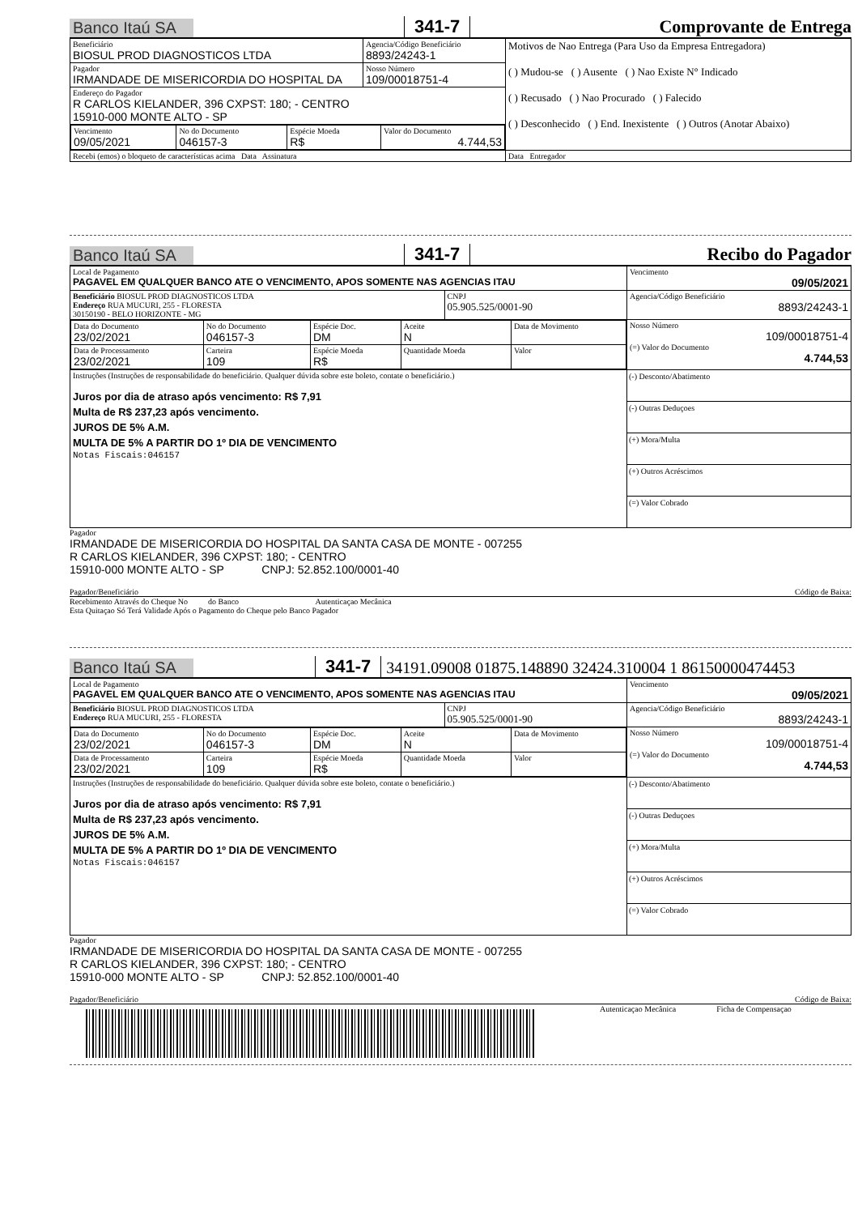Banco Itaú SA 341-7 Comprovante de Entrega
| Beneficiário BIOSUL PROD DIAGNOSTICOS LTDA | Agencia/Código Beneficiário 8893/24243-1 | Motivos de Nao Entrega (Para Uso da Empresa Entregadora) ( ) Mudou-se ( ) Ausente ( ) Nao Existe N° Indicado ( ) Recusado ( ) Nao Procurado ( ) Falecido ( ) Desconhecido ( ) End. Inexistente ( ) Outros (Anotar Abaixo) |
| Pagador IRMANDADE DE MISERICORDIA DO HOSPITAL DA | Nosso Número 109/00018751-4 | |
| Endereço do Pagador R CARLOS KIELANDER, 396 CXPST: 180; - CENTRO 15910-000 MONTE ALTO - SP | | |
| / Vencimento 09/05/2021 / No do Documento 046157-3 / Espécie Moeda R$ / Valor do Documento 4.744,53 / | | |
| Recebi (emos) o bloqueto de características acima Data Assinatura | | Data Entregador |
Banco Itaú SA 341-7 Recibo do Pagador
| Local de Pagamento PAGAVEL EM QUALQUER BANCO ATE O VENCIMENTO, APOS SOMENTE NAS AGENCIAS ITAU | | Vencimento 09/05/2021 |
| Beneficiário BIOSUL PROD DIAGNOSTICOS LTDA Endereço RUA MUCURI, 255 - FLORESTA 30150190 - BELO HORIZONTE - MG | CNPJ 05.905.525/0001-90 | Agencia/Código Beneficiário 8893/24243-1 |
| / Data do Documento 23/02/2021 / No do Documento 046157-3 / Espécie Doc. DM / Aceite N / Data de Movimento / / Data de Processamento 23/02/2021 / Carteira 109 / Espécie Moeda R$ / Quantidade Moeda / Valor / | | Nosso Número 109/00018751-4 (=) Valor do Documento 4.744,53 |
| Instruções (Instruções de responsabilidade do beneficiário. Qualquer dúvida sobre este boleto, contate o beneficiário.) Juros por dia de atraso após vencimento: R$ 7,91 Multa de R$ 237,23 após vencimento. JUROS DE 5% A.M. MULTA DE 5% A PARTIR DO 1º DIA DE VENCIMENTO Notas Fiscais:046157 | | (-) Desconto/Abatimento (-) Outras Deduçoes (+) Mora/Multa (+) Outros Acréscimos (=) Valor Cobrado |
Pagador
IRMANDADE DE MISERICORDIA DO HOSPITAL DA SANTA CASA DE MONTE - 007255
R CARLOS KIELANDER, 396 CXPST: 180; - CENTRO
15910-000 MONTE ALTO - SP CNPJ: 52.852.100/0001-40
Pagador/Beneficiário Código de Baixa:
Recebimento Através do Cheque No do Banco Autenticaçao Mecânica
Esta Quitaçao Só Terá Validade Após o Pagamento do Cheque pelo Banco Pagador
Banco Itaú SA 341-7 34191.09008 01875.148890 32424.310004 1 86150000474453
| Local de Pagamento PAGAVEL EM QUALQUER BANCO ATE O VENCIMENTO, APOS SOMENTE NAS AGENCIAS ITAU | | Vencimento 09/05/2021 |
| Beneficiário BIOSUL PROD DIAGNOSTICOS LTDA Endereço RUA MUCURI, 255 - FLORESTA | CNPJ 05.905.525/0001-90 | Agencia/Código Beneficiário 8893/24243-1 |
| / Data do Documento 23/02/2021 / No do Documento 046157-3 / Espécie Doc. DM / Aceite N / Data de Movimento / / Data de Processamento 23/02/2021 / Carteira 109 / Espécie Moeda R$ / Quantidade Moeda / Valor / | | Nosso Número 109/00018751-4 (=) Valor do Documento 4.744,53 |
| Instruções (Instruções de responsabilidade do beneficiário. Qualquer dúvida sobre este boleto, contate o beneficiário.) Juros por dia de atraso após vencimento: R$ 7,91 Multa de R$ 237,23 após vencimento. JUROS DE 5% A.M. MULTA DE 5% A PARTIR DO 1º DIA DE VENCIMENTO Notas Fiscais:046157 | | (-) Desconto/Abatimento (-) Outras Deduçoes (+) Mora/Multa (+) Outros Acréscimos (=) Valor Cobrado |
Pagador
IRMANDADE DE MISERICORDIA DO HOSPITAL DA SANTA CASA DE MONTE - 007255
R CARLOS KIELANDER, 396 CXPST: 180; - CENTRO
15910-000 MONTE ALTO - SP CNPJ: 52.852.100/0001-40
Pagador/Beneficiário Código de Baixa:
Autenticaçao Mecânica Ficha de Compensaçao